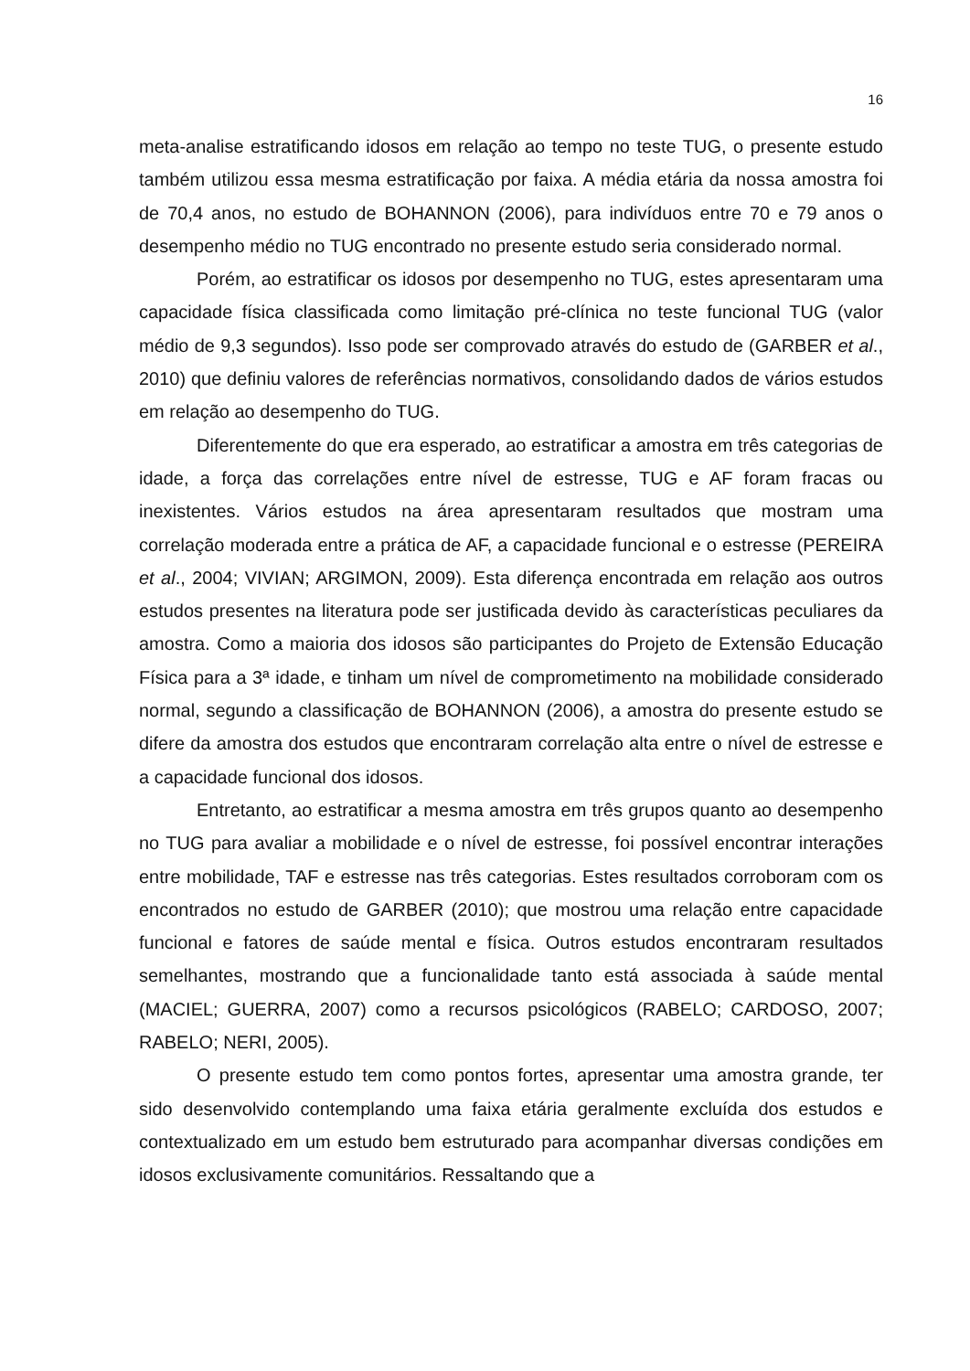16
meta-analise estratificando idosos em relação ao tempo no teste TUG, o presente estudo também utilizou essa mesma estratificação por faixa. A média etária da nossa amostra foi de 70,4 anos, no estudo de BOHANNON (2006), para indivíduos entre 70 e 79 anos o desempenho médio no TUG encontrado no presente estudo seria considerado normal.
Porém, ao estratificar os idosos por desempenho no TUG, estes apresentaram uma capacidade física classificada como limitação pré-clínica no teste funcional TUG (valor médio de 9,3 segundos). Isso pode ser comprovado através do estudo de (GARBER et al., 2010) que definiu valores de referências normativos, consolidando dados de vários estudos em relação ao desempenho do TUG.
Diferentemente do que era esperado, ao estratificar a amostra em três categorias de idade, a força das correlações entre nível de estresse, TUG e AF foram fracas ou inexistentes. Vários estudos na área apresentaram resultados que mostram uma correlação moderada entre a prática de AF, a capacidade funcional e o estresse (PEREIRA et al., 2004; VIVIAN; ARGIMON, 2009). Esta diferença encontrada em relação aos outros estudos presentes na literatura pode ser justificada devido às características peculiares da amostra. Como a maioria dos idosos são participantes do Projeto de Extensão Educação Física para a 3ª idade, e tinham um nível de comprometimento na mobilidade considerado normal, segundo a classificação de BOHANNON (2006), a amostra do presente estudo se difere da amostra dos estudos que encontraram correlação alta entre o nível de estresse e a capacidade funcional dos idosos.
Entretanto, ao estratificar a mesma amostra em três grupos quanto ao desempenho no TUG para avaliar a mobilidade e o nível de estresse, foi possível encontrar interações entre mobilidade, TAF e estresse nas três categorias. Estes resultados corroboram com os encontrados no estudo de GARBER (2010); que mostrou uma relação entre capacidade funcional e fatores de saúde mental e física. Outros estudos encontraram resultados semelhantes, mostrando que a funcionalidade tanto está associada à saúde mental (MACIEL; GUERRA, 2007) como a recursos psicológicos (RABELO; CARDOSO, 2007; RABELO; NERI, 2005).
O presente estudo tem como pontos fortes, apresentar uma amostra grande, ter sido desenvolvido contemplando uma faixa etária geralmente excluída dos estudos e contextualizado em um estudo bem estruturado para acompanhar diversas condições em idosos exclusivamente comunitários. Ressaltando que a